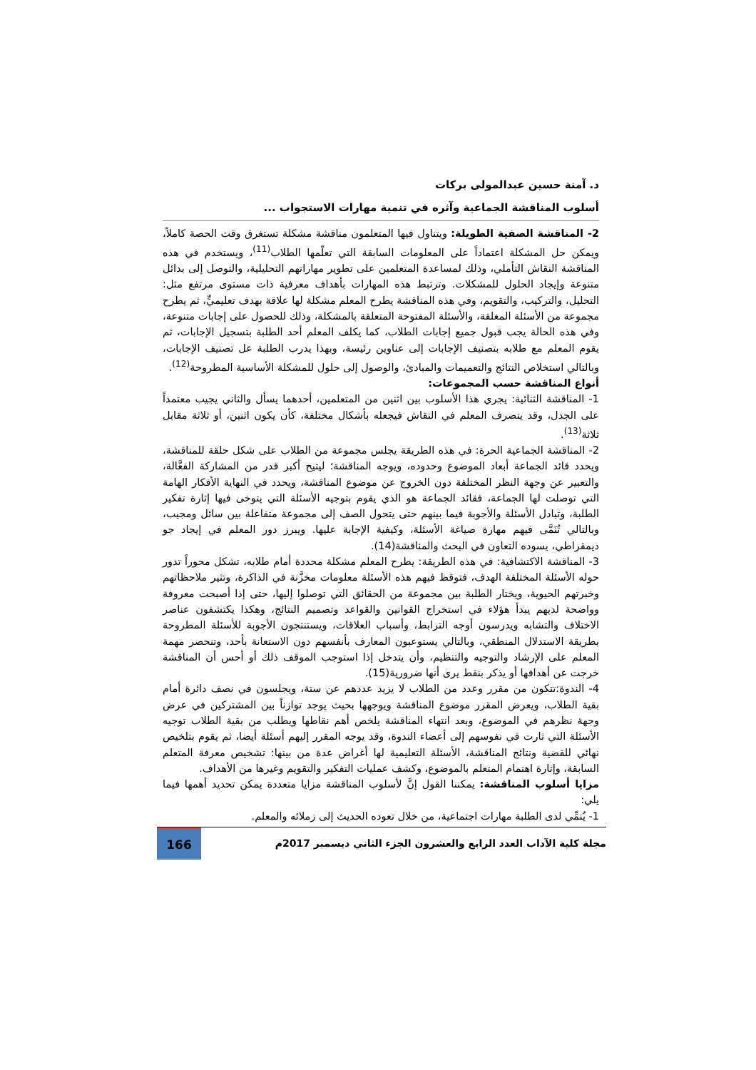د. آمنة حسين عبدالمولى بركات
أسلوب المناقشة الجماعية وآثره في تنمية مهارات الاستجواب ...
2- المناقشة الصفية الطويلة: ويتناول فيها المتعلمون مناقشة مشكلة تستغرق وقت الحصة كاملاً، ويمكن حل المشكلة اعتماداً على المعلومات السابقة التي تعلّمها الطلاب<sup>(11)</sup>، ويستخدم في هذه المناقشة النقاش التأملي، وذلك لمساعدة المتعلمين على تطوير مهاراتهم التحليلية، والتوصل إلى بدائل متنوعة وإيجاد الحلول للمشكلات. وترتبط هذه المهارات بأهداف معرفية ذات مستوى مرتفع مثل: التحليل، والتركيب، والتقويم، وفي هذه المناقشة يطرح المعلم مشكلة لها علاقة بهدف تعليميٍّ، ثم يطرح مجموعة من الأسئلة المغلقة، والأسئلة المفتوحة المتعلقة بالمشكلة، وذلك للحصول على إجابات متنوعة، وفي هذه الحالة يجب قبول جميع إجابات الطلاب، كما يكلف المعلم أحد الطلبة بتسجيل الإجابات، ثم يقوم المعلم مع طلابه بتصنيف الإجابات إلى عناوين رئيسة، وبهذا يدرب الطلبة عل تصنيف الإجابات، وبالتالي استخلاص النتائج والتعميمات والمبادئ، والوصول إلى حلول للمشكلة الأساسية المطروحة<sup>(12)</sup>.
أنواع المناقشة حسب المجموعات:
1- المناقشة الثنائية: يجري هذا الأسلوب بين اثنين من المتعلمين، أحدهما يسأل والثاني يجيب معتمداً على الجدل، وقد يتصرف المعلم في النقاش فيجعله بأشكال مختلفة، كأن يكون اثنين، أو ثلاثة مقابل ثلاثة<sup>(13)</sup>.
2- المناقشة الجماعية الحرة: في هذه الطريقة يجلس مجموعة من الطلاب على شكل حلقة للمناقشة، ويحدد قائد الجماعة أبعاد الموضوع وحدوده، ويوجه المناقشة؛ ليتيح أكبر قدر من المشاركة الفعَّالة، والتعبير عن وجهة النظر المختلفة دون الخروج عن موضوع المناقشة، ويحدد في النهاية الأفكار الهامة التي توصلت لها الجماعة، فقائد الجماعة هو الذي يقوم بتوجيه الأسئلة التي يتوخى فيها إثارة تفكير الطلبة، وتبادل الأسئلة والأجوبة فيما بينهم حتى يتحول الصف إلى مجموعة متفاعلة بين سائل ومجيب، وبالتالي تُنَمَّى فيهم مهارة صياغة الأسئلة، وكيفية الإجابة عليها. ويبرز دور المعلم في إيجاد جو ديمقراطي، يسوده التعاون في البحث والمناقشة(14).
3- المناقشة الاكتشافية: في هذه الطريقة: يطرح المعلم مشكلة محددة أمام طلابه، تشكل محوراً تدور حوله الأسئلة المختلفة الهدف، فتوقظ فيهم هذه الأسئلة معلومات مخزَّنة في الذاكرة، وتثير ملاحظاتهم وخبرتهم الحيوية، ويختار الطلبة بين مجموعة من الحقائق التي توصلوا إليها، حتى إذا أصبحت معروفة وواضحة لديهم يبدأ هؤلاء في استخراج القوانين والقواعد وتصميم النتائج، وهكذا يكتشفون عناصر الاختلاف والتشابه ويدرسون أوجه الترابط، وأسباب العلاقات، ويستنتجون الأجوبة للأسئلة المطروحة بطريقة الاستدلال المنطقي، وبالتالي يستوعبون المعارف بأنفسهم دون الاستعانة بأحد، وتنحصر مهمة المعلم على الإرشاد والتوجيه والتنظيم، وأن يتدخل إذا استوجب الموقف ذلك أو أحس أن المناقشة خرجت عن أهدافها أو يذكر بنقط يرى أنها ضرورية(15).
4- الندوة:تتكون من مقرر وعدد من الطلاب لا يزيد عددهم عن ستة، ويجلسون في نصف دائرة أمام بقية الطلاب، ويعرض المقرر موضوع المناقشة ويوجهها بحيث يوجد توازناً بين المشتركين في عرض وجهة نظرهم في الموضوع، وبعد انتهاء المناقشة يلخص أهم نقاطها ويطلب من بقية الطلاب توجيه الأسئلة التي ثارت في نفوسهم إلى أعضاء الندوة، وقد يوجه المقرر إليهم أسئلة أيضا، ثم يقوم بتلخيص نهائي للقضية ونتائج المناقشة، الأسئلة التعليمية لها أغراض عدة من بينها: تشخيص معرفة المتعلم السابقة، وإثارة اهتمام المتعلم بالموضوع، وكشف عمليات التفكير والتقويم وغيرها من الأهداف.
مزايا أسلوب المناقشة: يمكننا القول إنَّ لأسلوب المناقشة مزايا متعددة يمكن تحديد أهمها فيما يلي:
1- يُنمِّي لدى الطلبة مهارات اجتماعية، من خلال تعوده الحديث إلى زملائه والمعلم.
مجلة كلية الآداب العدد الرابع والعشرون الجزء الثاني ديسمبر 2017م 166